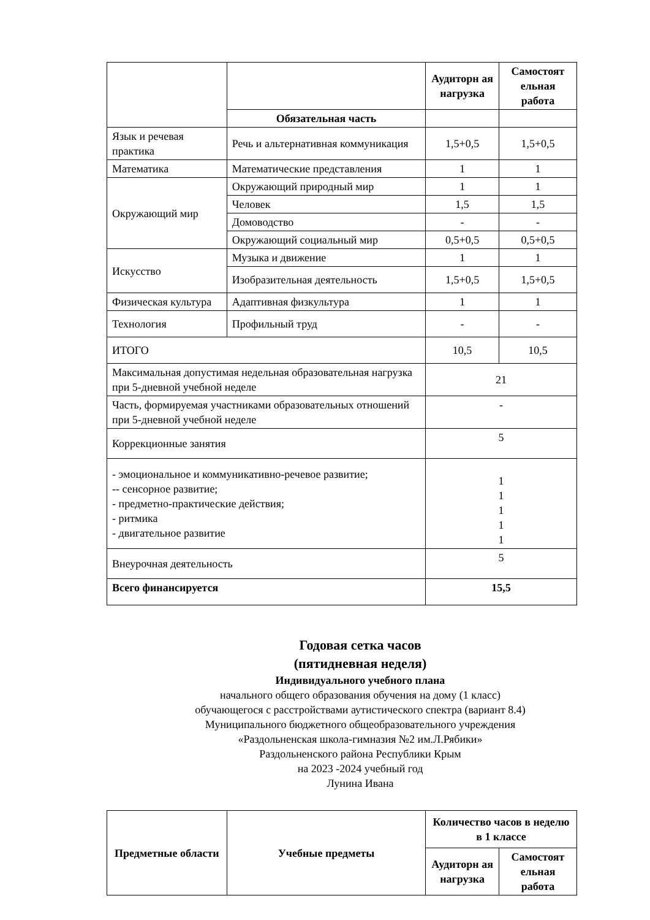| | | Аудиторн ая нагрузка | Самостоят ельная работа |
| | Обязательная часть | | |
| Язык и речевая практика | Речь и альтернативная коммуникация | 1,5+0,5 | 1,5+0,5 |
| Математика | Математические представления | 1 | 1 |
| Окружающий мир | Окружающий природный мир | 1 | 1 |
| | Человек | 1,5 | 1,5 |
| | Домоводство | - | - |
| | Окружающий социальный мир | 0,5+0,5 | 0,5+0,5 |
| Искусство | Музыка и движение | 1 | 1 |
| | Изобразительная деятельность | 1,5+0,5 | 1,5+0,5 |
| Физическая культура | Адаптивная физкультура | 1 | 1 |
| Технология | Профильный труд | - | - |
| ИТОГО | | 10,5 | 10,5 |
| Максимальная допустимая недельная образовательная нагрузка при 5-дневной учебной неделе | | 21 | |
| Часть, формируемая участниками образовательных отношений при 5-дневной учебной неделе | | - | |
| Коррекционные занятия | | 5 | |
| - эмоциональное и коммуникативно-речевое развитие; -- сенсорное развитие; - предметно-практические действия; - ритмика - двигательное развитие | | 1 1 1 1 1 | |
| Внеурочная деятельность | | 5 | |
| Всего финансируется | | 15,5 | |
Годовая сетка часов
(пятидневная неделя)
Индивидуального учебного плана
начального общего образования обучения на дому (1 класс)
обучающегося с расстройствами аутистического спектра (вариант 8.4)
Муниципального бюджетного общеобразовательного учреждения
«Раздольненская школа-гимназия №2 им.Л.Рябики»
Раздольненского района Республики Крым
на 2023 -2024 учебный год
Лунина Ивана
| Предметные области | Учебные предметы | Количество часов в неделю в 1 классе | |
| --- | --- | --- | --- |
| | | Аудиторн ая нагрузка | Самостоят ельная работа |